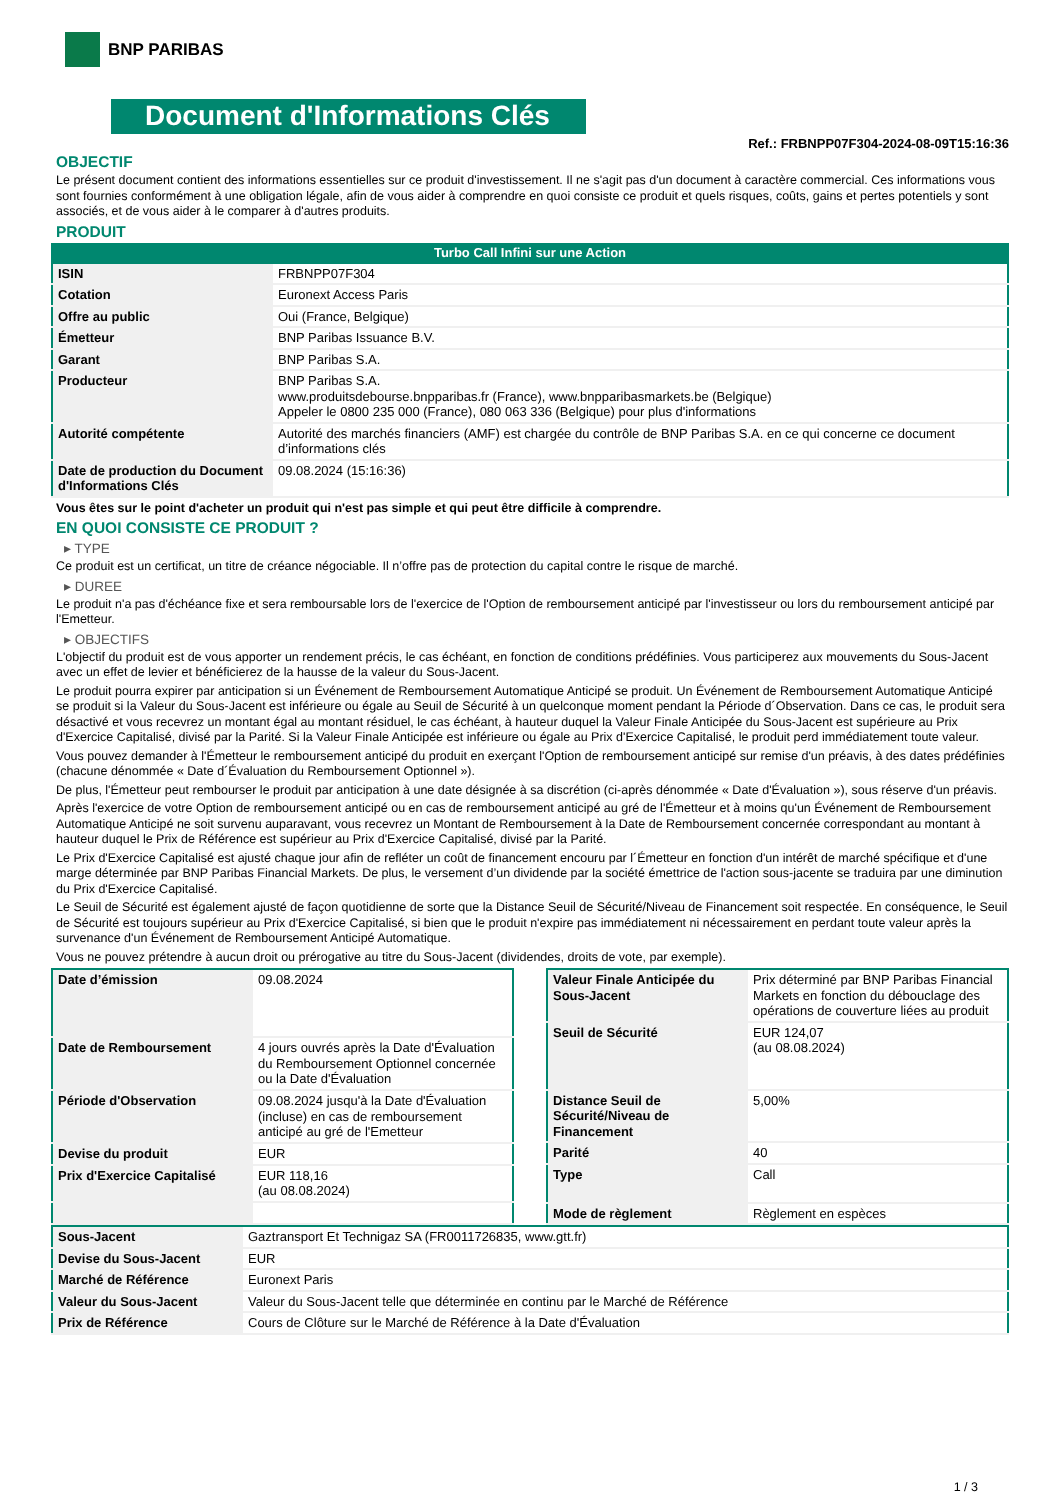BNP PARIBAS
Document d'Informations Clés
Ref.: FRBNPP07F304-2024-08-09T15:16:36
OBJECTIF
Le présent document contient des informations essentielles sur ce produit d'investissement. Il ne s'agit pas d'un document à caractère commercial. Ces informations vous sont fournies conformément à une obligation légale, afin de vous aider à comprendre en quoi consiste ce produit et quels risques, coûts, gains et pertes potentiels y sont associés, et de vous aider à le comparer à d'autres produits.
PRODUIT
Turbo Call Infini sur une Action
| ISIN | FRBNPP07F304 |
| Cotation | Euronext Access Paris |
| Offre au public | Oui (France, Belgique) |
| Émetteur | BNP Paribas Issuance B.V. |
| Garant | BNP Paribas S.A. |
| Producteur | BNP Paribas S.A. www.produitsdebourse.bnpparibas.fr (France), www.bnpparibasmarkets.be (Belgique) Appeler le 0800 235 000 (France), 080 063 336 (Belgique) pour plus d'informations |
| Autorité compétente | Autorité des marchés financiers (AMF) est chargée du contrôle de BNP Paribas S.A. en ce qui concerne ce document d’informations clés |
| Date de production du Document d'Informations Clés | 09.08.2024 (15:16:36) |
Vous êtes sur le point d'acheter un produit qui n'est pas simple et qui peut être difficile à comprendre.
EN QUOI CONSISTE CE PRODUIT ?
▸ TYPE
Ce produit est un certificat, un titre de créance négociable. Il n’offre pas de protection du capital contre le risque de marché.
▸ DUREE
Le produit n'a pas d'échéance fixe et sera remboursable lors de l'exercice de l'Option de remboursement anticipé par l'investisseur ou lors du remboursement anticipé par l'Emetteur.
▸ OBJECTIFS
L'objectif du produit est de vous apporter un rendement précis, le cas échéant, en fonction de conditions prédéfinies. Vous participerez aux mouvements du Sous-Jacent avec un effet de levier et bénéficierez de la hausse de la valeur du Sous-Jacent.
Le produit pourra expirer par anticipation si un Événement de Remboursement Automatique Anticipé se produit. Un Événement de Remboursement Automatique Anticipé se produit si la Valeur du Sous-Jacent est inférieure ou égale au Seuil de Sécurité à un quelconque moment pendant la Période d´Observation. Dans ce cas, le produit sera désactivé et vous recevrez un montant égal au montant résiduel, le cas échéant, à hauteur duquel la Valeur Finale Anticipée du Sous-Jacent est supérieure au Prix d'Exercice Capitalisé, divisé par la Parité. Si la Valeur Finale Anticipée est inférieure ou égale au Prix d'Exercice Capitalisé, le produit perd immédiatement toute valeur.
Vous pouvez demander à l'Émetteur le remboursement anticipé du produit en exerçant l'Option de remboursement anticipé sur remise d'un préavis, à des dates prédéfinies (chacune dénommée « Date d´Évaluation du Remboursement Optionnel »).
De plus, l'Émetteur peut rembourser le produit par anticipation à une date désignée à sa discrétion (ci-après dénommée « Date d'Évaluation »), sous réserve d'un préavis.
Après l'exercice de votre Option de remboursement anticipé ou en cas de remboursement anticipé au gré de l'Émetteur et à moins qu'un Événement de Remboursement Automatique Anticipé ne soit survenu auparavant, vous recevrez un Montant de Remboursement à la Date de Remboursement concernée correspondant au montant à hauteur duquel le Prix de Référence est supérieur au Prix d'Exercice Capitalisé, divisé par la Parité.
Le Prix d'Exercice Capitalisé est ajusté chaque jour afin de refléter un coût de financement encouru par l´Émetteur en fonction d'un intérêt de marché spécifique et d'une marge déterminée par BNP Paribas Financial Markets. De plus, le versement d’un dividende par la société émettrice de l'action sous-jacente se traduira par une diminution du Prix d'Exercice Capitalisé.
Le Seuil de Sécurité est également ajusté de façon quotidienne de sorte que la Distance Seuil de Sécurité/Niveau de Financement soit respectée. En conséquence, le Seuil de Sécurité est toujours supérieur au Prix d'Exercice Capitalisé, si bien que le produit n'expire pas immédiatement ni nécessairement en perdant toute valeur après la survenance d'un Événement de Remboursement Anticipé Automatique.
Vous ne pouvez prétendre à aucun droit ou prérogative au titre du Sous-Jacent (dividendes, droits de vote, par exemple).
| Date d’émission | 09.08.2024 |
| Date de Remboursement | 4 jours ouvrés après la Date d'Évaluation du Remboursement Optionnel concernée ou la Date d'Évaluation |
| Période d'Observation | 09.08.2024 jusqu'à la Date d'Évaluation (incluse) en cas de remboursement anticipé au gré de l'Emetteur |
| Devise du produit | EUR |
| Prix d'Exercice Capitalisé | EUR 118,16 (au 08.08.2024) |
| Valeur Finale Anticipée du Sous-Jacent | Prix déterminé par BNP Paribas Financial Markets en fonction du débouclage des opérations de couverture liées au produit |
| Seuil de Sécurité | EUR 124,07 (au 08.08.2024) |
| Distance Seuil de Sécurité/Niveau de Financement | 5,00% |
| Parité | 40 |
| Type | Call |
| Mode de règlement | Règlement en espèces |
| Sous-Jacent | Gaztransport Et Technigaz SA (FR0011726835, www.gtt.fr) |
| Devise du Sous-Jacent | EUR |
| Marché de Référence | Euronext Paris |
| Valeur du Sous-Jacent | Valeur du Sous-Jacent telle que déterminée en continu par le Marché de Référence |
| Prix de Référence | Cours de Clôture sur le Marché de Référence à la Date d'Évaluation |
1 / 3